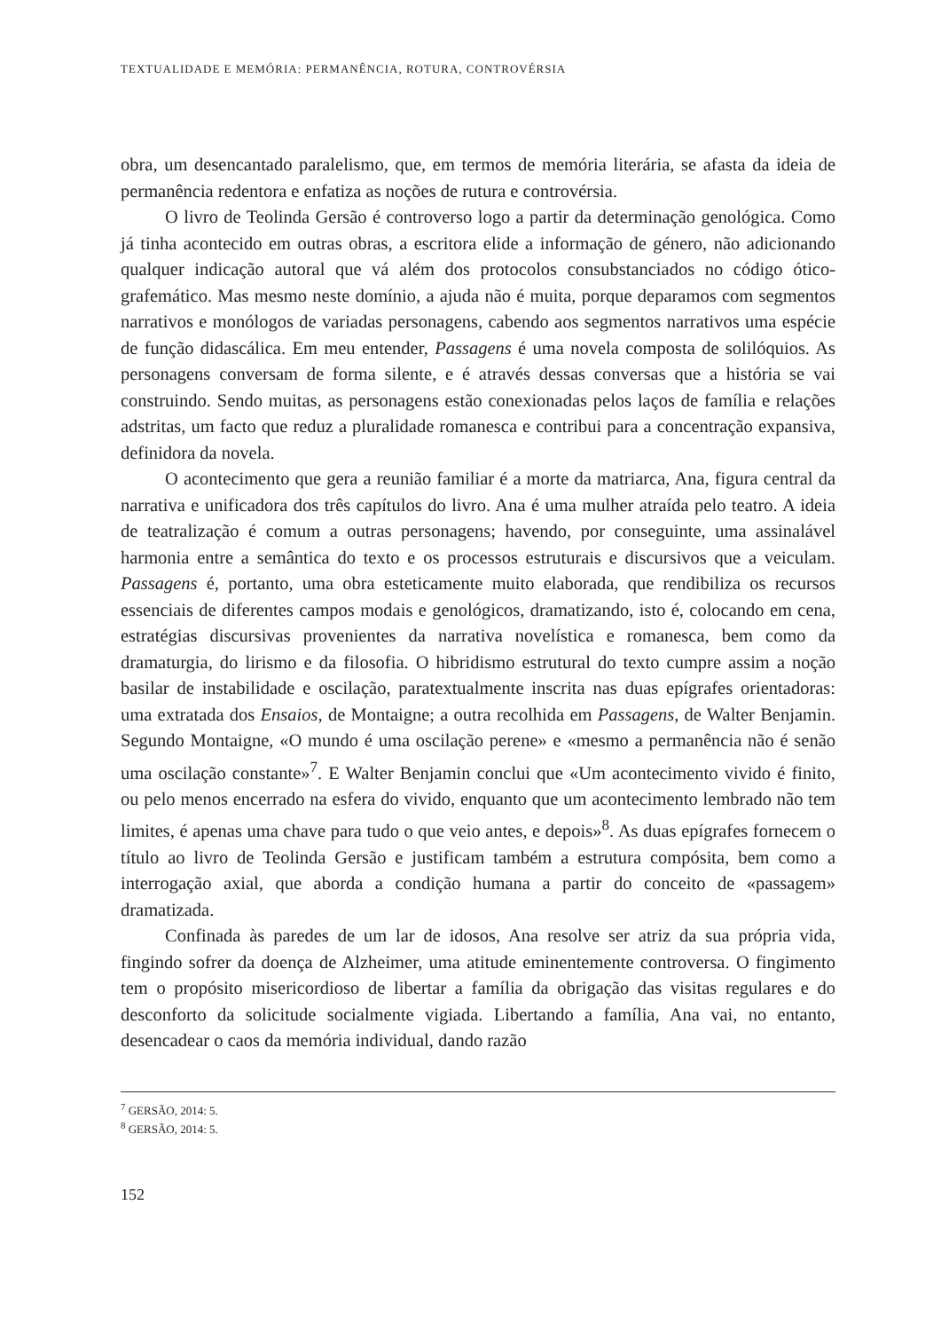TEXTUALIDADE E MEMÓRIA: PERMANÊNCIA, ROTURA, CONTROVÉRSIA
obra, um desencantado paralelismo, que, em termos de memória literária, se afasta da ideia de permanência redentora e enfatiza as noções de rutura e controvérsia.
O livro de Teolinda Gersão é controverso logo a partir da determinação genológica. Como já tinha acontecido em outras obras, a escritora elide a informação de género, não adicionando qualquer indicação autoral que vá além dos protocolos consubstanciados no código ótico-grafemático. Mas mesmo neste domínio, a ajuda não é muita, porque deparamos com segmentos narrativos e monólogos de variadas personagens, cabendo aos segmentos narrativos uma espécie de função didascálica. Em meu entender, Passagens é uma novela composta de solilóquios. As personagens conversam de forma silente, e é através dessas conversas que a história se vai construindo. Sendo muitas, as personagens estão conexionadas pelos laços de família e relações adstritas, um facto que reduz a pluralidade romanesca e contribui para a concentração expansiva, definidora da novela.
O acontecimento que gera a reunião familiar é a morte da matriarca, Ana, figura central da narrativa e unificadora dos três capítulos do livro. Ana é uma mulher atraída pelo teatro. A ideia de teatralização é comum a outras personagens; havendo, por conseguinte, uma assinalável harmonia entre a semântica do texto e os processos estruturais e discursivos que a veiculam. Passagens é, portanto, uma obra esteticamente muito elaborada, que rendibiliza os recursos essenciais de diferentes campos modais e genológicos, dramatizando, isto é, colocando em cena, estratégias discursivas provenientes da narrativa novelística e romanesca, bem como da dramaturgia, do lirismo e da filosofia. O hibridismo estrutural do texto cumpre assim a noção basilar de instabilidade e oscilação, paratextualmente inscrita nas duas epígrafes orientadoras: uma extratada dos Ensaios, de Montaigne; a outra recolhida em Passagens, de Walter Benjamin. Segundo Montaigne, «O mundo é uma oscilação perene» e «mesmo a permanência não é senão uma oscilação constante»<sup>7</sup>. E Walter Benjamin conclui que «Um acontecimento vivido é finito, ou pelo menos encerrado na esfera do vivido, enquanto que um acontecimento lembrado não tem limites, é apenas uma chave para tudo o que veio antes, e depois»<sup>8</sup>. As duas epígrafes fornecem o título ao livro de Teolinda Gersão e justificam também a estrutura compósita, bem como a interrogação axial, que aborda a condição humana a partir do conceito de «passagem» dramatizada.
Confinada às paredes de um lar de idosos, Ana resolve ser atriz da sua própria vida, fingindo sofrer da doença de Alzheimer, uma atitude eminentemente controversa. O fingimento tem o propósito misericordioso de libertar a família da obrigação das visitas regulares e do desconforto da solicitude socialmente vigiada. Libertando a família, Ana vai, no entanto, desencadear o caos da memória individual, dando razão
<sup>7</sup> GERSÃO, 2014: 5.
<sup>8</sup> GERSÃO, 2014: 5.
152